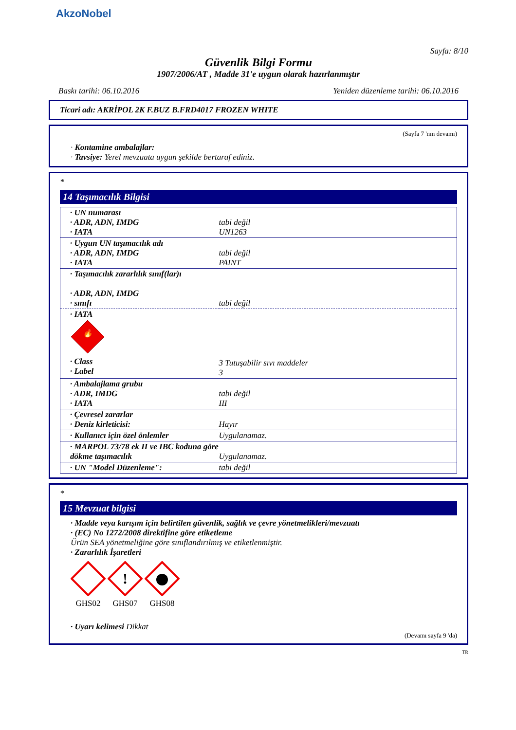AkzoNobel
Sayfa: 8/10
Güvenlik Bilgi Formu
1907/2006/AT , Madde 31'e uygun olarak hazırlanmıştır
Baskı tarihi: 06.10.2016 Yeniden düzenleme tarihi: 06.10.2016
Ticari adı: AKRİPOL 2K F.BUZ B.FRD4017 FROZEN WHITE
(Sayfa 7 'nın devamı)
· Kontamine ambalajlar:
· Tavsiye: Yerel mevzuata uygun şekilde bertaraf ediniz.
*
14 Taşımacılık Bilgisi
| · UN numarası · ADR, ADN, IMDG · IATA | tabi değil UN1263 |
| · Uygun UN taşımacılık adı · ADR, ADN, IMDG · IATA | tabi değil PAINT |
| · Taşımacılık zararlılık sınıf(lar)ı · ADR, ADN, IMDG · sınıfı | tabi değil |
| · IATA 🔥 · Class · Label | 3 Tutuşabilir sıvı maddeler 3 |
| · Ambalajlama grubu · ADR, IMDG · IATA | tabi değil III |
| · Çevresel zararlar · Deniz kirleticisi: | Hayır |
| · Kullanıcı için özel önlemler | Uygulanamaz. |
| · MARPOL 73/78 ek II ve IBC koduna göre dökme taşımacılık | Uygulanamaz. |
| · UN "Model Düzenleme": | tabi değil |
*
15 Mevzuat bilgisi
· Madde veya karışım için belirtilen güvenlik, sağlık ve çevre yönetmelikleri/mevzuatı
· (EC) No 1272/2008 direktifine göre etiketleme
Ürün SEA yönetmeliğine göre sınıflandırılmış ve etiketlenmiştir.
· Zararlılık İşaretleri
GHS02
!
GHS07
GHS08
· Uyarı kelimesi Dikkat
(Devamı sayfa 9 'da)
TR